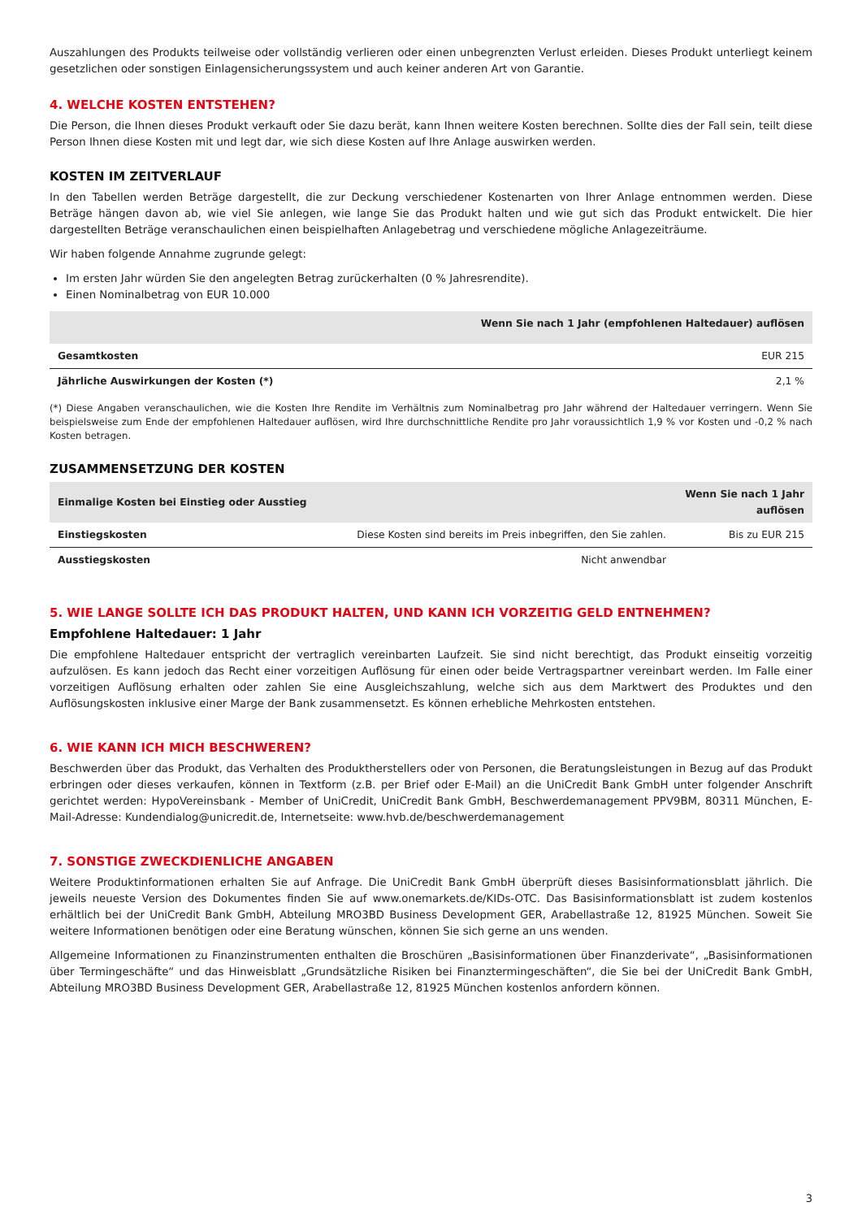Auszahlungen des Produkts teilweise oder vollständig verlieren oder einen unbegrenzten Verlust erleiden. Dieses Produkt unterliegt keinem gesetzlichen oder sonstigen Einlagensicherungssystem und auch keiner anderen Art von Garantie.
4. WELCHE KOSTEN ENTSTEHEN?
Die Person, die Ihnen dieses Produkt verkauft oder Sie dazu berät, kann Ihnen weitere Kosten berechnen. Sollte dies der Fall sein, teilt diese Person Ihnen diese Kosten mit und legt dar, wie sich diese Kosten auf Ihre Anlage auswirken werden.
KOSTEN IM ZEITVERLAUF
In den Tabellen werden Beträge dargestellt, die zur Deckung verschiedener Kostenarten von Ihrer Anlage entnommen werden. Diese Beträge hängen davon ab, wie viel Sie anlegen, wie lange Sie das Produkt halten und wie gut sich das Produkt entwickelt. Die hier dargestellten Beträge veranschaulichen einen beispielhaften Anlagebetrag und verschiedene mögliche Anlagezeiträume.
Wir haben folgende Annahme zugrunde gelegt:
Im ersten Jahr würden Sie den angelegten Betrag zurückerhalten (0 % Jahresrendite).
Einen Nominalbetrag von EUR 10.000
| Wenn Sie nach 1 Jahr (empfohlenen Haltedauer) auflösen | |
| --- | --- |
| Gesamtkosten | EUR 215 |
| Jährliche Auswirkungen der Kosten (*) | 2,1 % |
(*) Diese Angaben veranschaulichen, wie die Kosten Ihre Rendite im Verhältnis zum Nominalbetrag pro Jahr während der Haltedauer verringern. Wenn Sie beispielsweise zum Ende der empfohlenen Haltedauer auflösen, wird Ihre durchschnittliche Rendite pro Jahr voraussichtlich 1,9 % vor Kosten und -0,2 % nach Kosten betragen.
ZUSAMMENSETZUNG DER KOSTEN
| Einmalige Kosten bei Einstieg oder Ausstieg | | Wenn Sie nach 1 Jahr auflösen |
| --- | --- | --- |
| Einstiegskosten | Diese Kosten sind bereits im Preis inbegriffen, den Sie zahlen. | Bis zu EUR 215 |
| Ausstiegskosten | Nicht anwendbar | |
5. WIE LANGE SOLLTE ICH DAS PRODUKT HALTEN, UND KANN ICH VORZEITIG GELD ENTNEHMEN?
Empfohlene Haltedauer: 1 Jahr
Die empfohlene Haltedauer entspricht der vertraglich vereinbarten Laufzeit. Sie sind nicht berechtigt, das Produkt einseitig vorzeitig aufzulösen. Es kann jedoch das Recht einer vorzeitigen Auflösung für einen oder beide Vertragspartner vereinbart werden. Im Falle einer vorzeitigen Auflösung erhalten oder zahlen Sie eine Ausgleichszahlung, welche sich aus dem Marktwert des Produktes und den Auflösungskosten inklusive einer Marge der Bank zusammensetzt. Es können erhebliche Mehrkosten entstehen.
6. WIE KANN ICH MICH BESCHWEREN?
Beschwerden über das Produkt, das Verhalten des Produktherstellers oder von Personen, die Beratungsleistungen in Bezug auf das Produkt erbringen oder dieses verkaufen, können in Textform (z.B. per Brief oder E-Mail) an die UniCredit Bank GmbH unter folgender Anschrift gerichtet werden: HypoVereinsbank - Member of UniCredit, UniCredit Bank GmbH, Beschwerdemanagement PPV9BM, 80311 München, E-Mail-Adresse: Kundendialog@unicredit.de, Internetseite: www.hvb.de/beschwerdemanagement
7. SONSTIGE ZWECKDIENLICHE ANGABEN
Weitere Produktinformationen erhalten Sie auf Anfrage. Die UniCredit Bank GmbH überprüft dieses Basisinformationsblatt jährlich. Die jeweils neueste Version des Dokumentes finden Sie auf www.onemarkets.de/KIDs-OTC. Das Basisinformationsblatt ist zudem kostenlos erhältlich bei der UniCredit Bank GmbH, Abteilung MRO3BD Business Development GER, Arabellastraße 12, 81925 München. Soweit Sie weitere Informationen benötigen oder eine Beratung wünschen, können Sie sich gerne an uns wenden.
Allgemeine Informationen zu Finanzinstrumenten enthalten die Broschüren „Basisinformationen über Finanzderivate“, „Basisinformationen über Termingeschäfte“ und das Hinweisblatt „Grundsätzliche Risiken bei Finanztermingeschäften“, die Sie bei der UniCredit Bank GmbH, Abteilung MRO3BD Business Development GER, Arabellastraße 12, 81925 München kostenlos anfordern können.
3